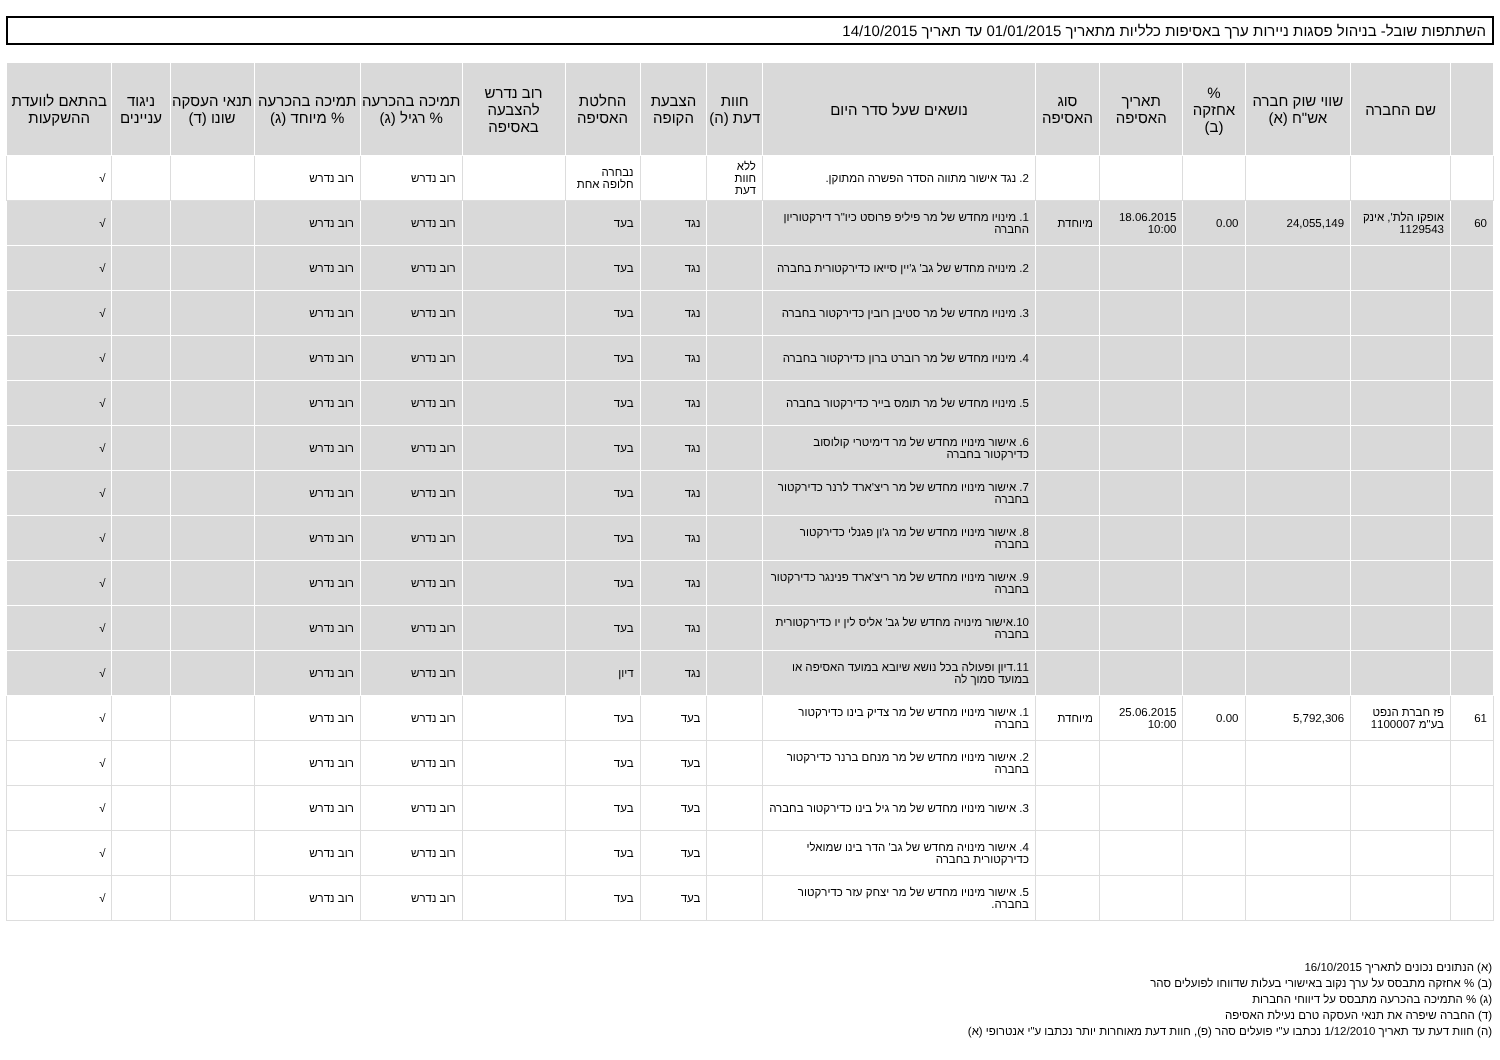השתתפות שובל- בניהול פסגות ניירות ערך באסיפות כלליות מתאריך 01/01/2015 עד תאריך 14/10/2015
| | שם החברה | שווי שוק חברה אש"ח (א) | % אחזקה (ב) | תאריך האסיפה | סוג האסיפה | נושאים שעל סדר היום | חוות דעת (ה) | הצבעת הקופה | החלטת האסיפה | רוב נדרש להצבעה באסיפה | תמיכה בהכרעה % רגיל (ג) | תמיכה בהכרעה % מיוחד (ג) | תנאי העסקה שונו (ד) | ניגוד עניינים | בהתאם לוועדת ההשקעות |
| --- | --- | --- | --- | --- | --- | --- | --- | --- | --- | --- | --- | --- | --- | --- | --- |
| | | | | | | 2. נגד אישור מתווה הסדר הפשרה המתוקן. | ללא חוות דעת | | נבחרה חלופה אחת | | רוב נדרש | רוב נדרש | | | √ |
| 60 | אופקו הלת', אינק 1129543 | 24,055,149 | 0.00 | 18.06.2015 10:00 | מיוחדת | 1. מינויו מחדש של מר פיליפ פרוסט כיו"ר דירקטוריון החברה | | נגד | בעד | | רוב נדרש | רוב נדרש | | | √ |
| | | | | | | 2. מינויה מחדש של גב' ג'יין סייאו כדירקטורית בחברה | | נגד | בעד | | רוב נדרש | רוב נדרש | | | √ |
| | | | | | | 3. מינויו מחדש של מר סטיבן רובין כדירקטור בחברה | | נגד | בעד | | רוב נדרש | רוב נדרש | | | √ |
| | | | | | | 4. מינויו מחדש של מר רוברט ברון כדירקטור בחברה | | נגד | בעד | | רוב נדרש | רוב נדרש | | | √ |
| | | | | | | 5. מינויו מחדש של מר תומס בייר כדירקטור בחברה | | נגד | בעד | | רוב נדרש | רוב נדרש | | | √ |
| | | | | | | 6. אישור מינויו מחדש של מר דימיטרי קולוסוב כדירקטור בחברה | | נגד | בעד | | רוב נדרש | רוב נדרש | | | √ |
| | | | | | | 7. אישור מינויו מחדש של מר ריצ'ארד לרנר כדירקטור בחברה | | נגד | בעד | | רוב נדרש | רוב נדרש | | | √ |
| | | | | | | 8. אישור מינויו מחדש של מר ג'ון פגנלי כדירקטור בחברה | | נגד | בעד | | רוב נדרש | רוב נדרש | | | √ |
| | | | | | | 9. אישור מינויו מחדש של מר ריצ'ארד פנינגר כדירקטור בחברה | | נגד | בעד | | רוב נדרש | רוב נדרש | | | √ |
| | | | | | | 10.אישור מינויה מחדש של גב' אליס לין יו כדירקטורית בחברה | | נגד | בעד | | רוב נדרש | רוב נדרש | | | √ |
| | | | | | | 11.דיון ופעולה בכל נושא שיובא במועד האסיפה או במועד סמוך לה | | נגד | דיון | | רוב נדרש | רוב נדרש | | | √ |
| 61 | פז חברת הנפט בע"מ 1100007 | 5,792,306 | 0.00 | 25.06.2015 10:00 | מיוחדת | 1. אישור מינויו מחדש של מר צדיק בינו כדירקטור בחברה | | בעד | בעד | | רוב נדרש | רוב נדרש | | | √ |
| | | | | | | 2. אישור מינויו מחדש של מר מנחם ברנר כדירקטור בחברה | | בעד | בעד | | רוב נדרש | רוב נדרש | | | √ |
| | | | | | | 3. אישור מינויו מחדש של מר גיל בינו כדירקטור בחברה | | בעד | בעד | | רוב נדרש | רוב נדרש | | | √ |
| | | | | | | 4. אישור מינויה מחדש של גב' הדר בינו שמואלי כדירקטורית בחברה | | בעד | בעד | | רוב נדרש | רוב נדרש | | | √ |
| | | | | | | 5. אישור מינויו מחדש של מר יצחק עזר כדירקטור בחברה. | | בעד | בעד | | רוב נדרש | רוב נדרש | | | √ |
(א) הנתונים נכונים לתאריך 16/10/2015
(ב) % אחזקה מתבסס על ערך נקוב באישורי בעלות שדווחו לפועלים סהר
(ג) % התמיכה בהכרעה מתבסס על דיווחי החברות
(ד) החברה שיפרה את תנאי העסקה טרם נעילת האסיפה
(ה) חוות דעת עד תאריך 1/12/2010 נכתבו ע"י פועלים סהר (פ), חוות דעת מאוחרות יותר נכתבו ע"י אנטרופי (א)